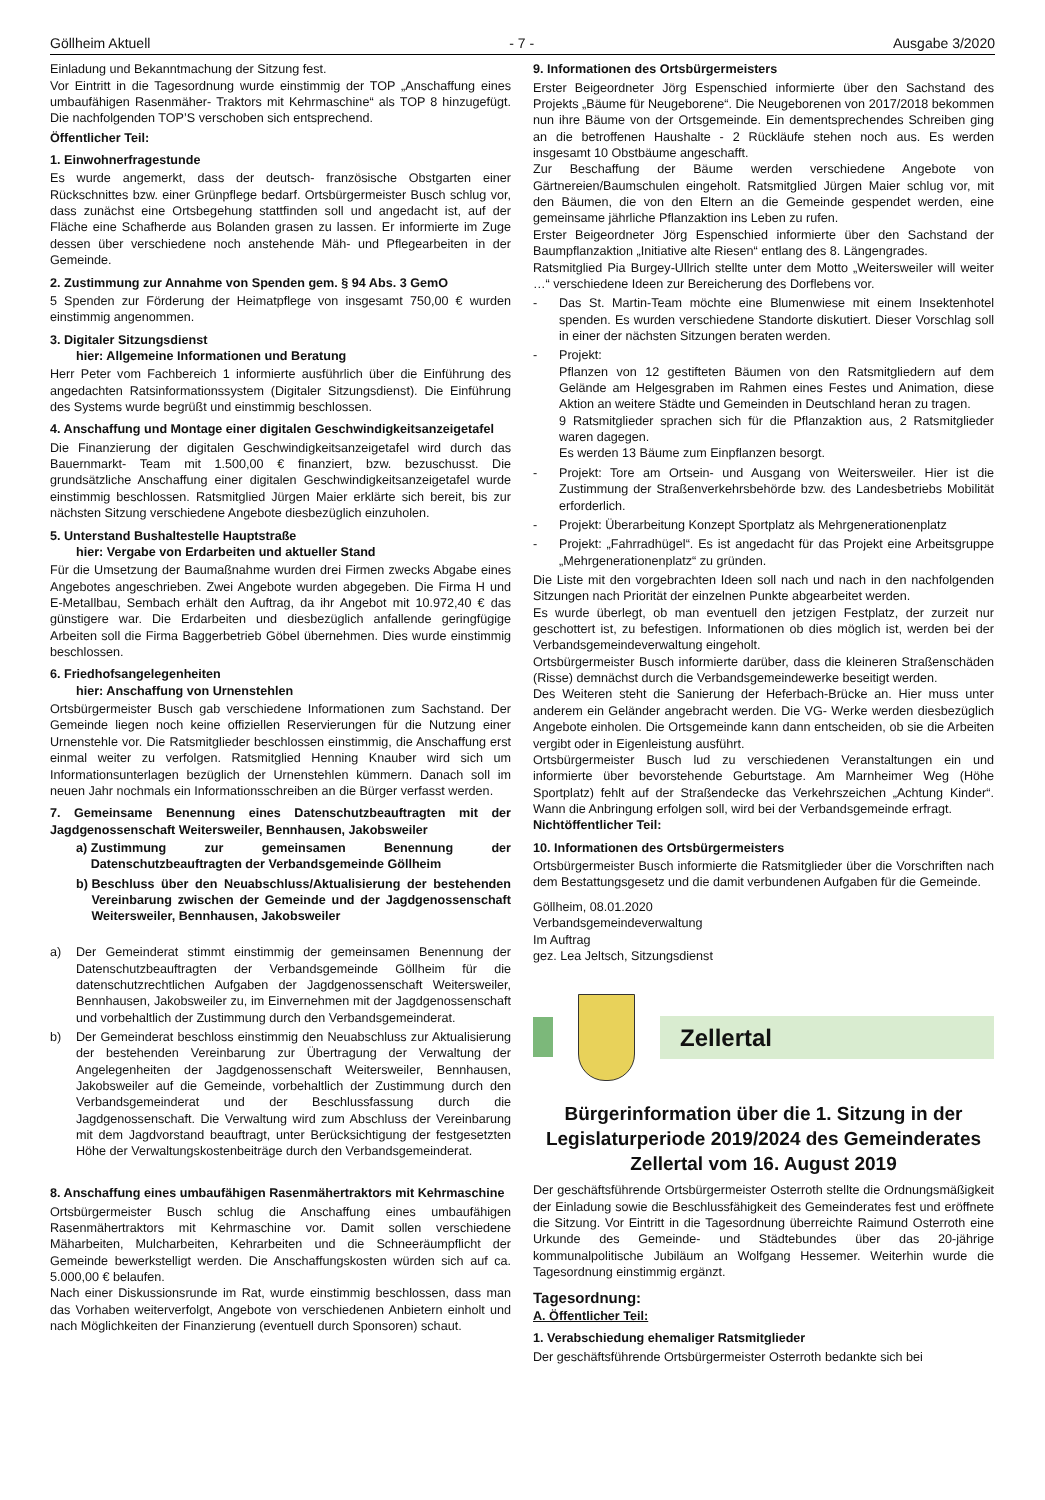Göllheim Aktuell - 7 - Ausgabe 3/2020
Einladung und Bekanntmachung der Sitzung fest.
Vor Eintritt in die Tagesordnung wurde einstimmig der TOP „Anschaffung eines umbaufähigen Rasenmäher- Traktors mit Kehrmaschine“ als TOP 8 hinzugefügt. Die nachfolgenden TOP’S verschoben sich entsprechend.
Öffentlicher Teil:
1. Einwohnerfragestunde
Es wurde angemerkt, dass der deutsch- französische Obstgarten einer Rückschnittes bzw. einer Grünpflege bedarf. Ortsbürgermeister Busch schlug vor, dass zunächst eine Ortsbegehung stattfinden soll und angedacht ist, auf der Fläche eine Schafherde aus Bolanden grasen zu lassen. Er informierte im Zuge dessen über verschiedene noch anstehende Mäh- und Pflegearbeiten in der Gemeinde.
2. Zustimmung zur Annahme von Spenden gem. § 94 Abs. 3 GemO
5 Spenden zur Förderung der Heimatpflege von insgesamt 750,00 € wurden einstimmig angenommen.
3. Digitaler Sitzungsdienst
hier: Allgemeine Informationen und Beratung
Herr Peter vom Fachbereich 1 informierte ausführlich über die Einführung des angedachten Ratsinformationssystem (Digitaler Sitzungsdienst). Die Einführung des Systems wurde begrüßt und einstimmig beschlossen.
4. Anschaffung und Montage einer digitalen Geschwindigkeitsanzeigetafel
Die Finanzierung der digitalen Geschwindigkeitsanzeigetafel wird durch das Bauernmarkt- Team mit 1.500,00 € finanziert, bzw. bezuschusst. Die grundsätzliche Anschaffung einer digitalen Geschwindigkeitsanzeigetafel wurde einstimmig beschlossen. Ratsmitglied Jürgen Maier erklärte sich bereit, bis zur nächsten Sitzung verschiedene Angebote diesbezüglich einzuholen.
5. Unterstand Bushaltestelle Hauptstraße
hier: Vergabe von Erdarbeiten und aktueller Stand
Für die Umsetzung der Baumaßnahme wurden drei Firmen zwecks Abgabe eines Angebotes angeschrieben. Zwei Angebote wurden abgegeben. Die Firma H und E-Metallbau, Sembach erhält den Auftrag, da ihr Angebot mit 10.972,40 € das günstigere war. Die Erdarbeiten und diesbezüglich anfallende geringfügige Arbeiten soll die Firma Baggerbetrieb Göbel übernehmen. Dies wurde einstimmig beschlossen.
6. Friedhofsangelegenheiten
hier: Anschaffung von Urnenstehlen
Ortsbürgermeister Busch gab verschiedene Informationen zum Sachstand. Der Gemeinde liegen noch keine offiziellen Reservierungen für die Nutzung einer Urnenstehle vor. Die Ratsmitglieder beschlossen einstimmig, die Anschaffung erst einmal weiter zu verfolgen. Ratsmitglied Henning Knauber wird sich um Informationsunterlagen bezüglich der Urnenstehlen kümmern. Danach soll im neuen Jahr nochmals ein Informationsschreiben an die Bürger verfasst werden.
7. Gemeinsame Benennung eines Datenschutzbeauftragten mit der Jagdgenossenschaft Weitersweiler, Bennhausen, Jakobsweiler
a) Zustimmung zur gemeinsamen Benennung der Datenschutzbeauftragten der Verbandsgemeinde Göllheim
b) Beschluss über den Neuabschluss/Aktualisierung der bestehenden Vereinbarung zwischen der Gemeinde und der Jagdgenossenschaft Weitersweiler, Bennhausen, Jakobsweiler
a) Der Gemeinderat stimmt einstimmig der gemeinsamen Benennung der Datenschutzbeauftragten der Verbandsgemeinde Göllheim für die datenschutzrechtlichen Aufgaben der Jagdgenossenschaft Weitersweiler, Bennhausen, Jakobsweiler zu, im Einvernehmen mit der Jagdgenossenschaft und vorbehaltlich der Zustimmung durch den Verbandsgemeinderat.
b) Der Gemeinderat beschloss einstimmig den Neuabschluss zur Aktualisierung der bestehenden Vereinbarung zur Übertragung der Verwaltung der Angelegenheiten der Jagdgenossenschaft Weitersweiler, Bennhausen, Jakobsweiler auf die Gemeinde, vorbehaltlich der Zustimmung durch den Verbandsgemeinderat und der Beschlussfassung durch die Jagdgenossenschaft. Die Verwaltung wird zum Abschluss der Vereinbarung mit dem Jagdvorstand beauftragt, unter Berücksichtigung der festgesetzten Höhe der Verwaltungskostenbeiträge durch den Verbandsgemeinderat.
8. Anschaffung eines umbaufähigen Rasenmähertraktors mit Kehrmaschine
Ortsbürgermeister Busch schlug die Anschaffung eines umbaufähigen Rasenmähertraktors mit Kehrmaschine vor. Damit sollen verschiedene Mäharbeiten, Mulcharbeiten, Kehrarbeiten und die Schneeräumpflicht der Gemeinde bewerkstelligt werden. Die Anschaffungskosten würden sich auf ca. 5.000,00 € belaufen.
Nach einer Diskussionsrunde im Rat, wurde einstimmig beschlossen, dass man das Vorhaben weiterverfolgt, Angebote von verschiedenen Anbietern einholt und nach Möglichkeiten der Finanzierung (eventuell durch Sponsoren) schaut.
9. Informationen des Ortsbürgermeisters
Erster Beigeordneter Jörg Espenschied informierte über den Sachstand des Projekts „Bäume für Neugeborene“. Die Neugeborenen von 2017/2018 bekommen nun ihre Bäume von der Ortsgemeinde. Ein dementsprechendes Schreiben ging an die betroffenen Haushalte - 2 Rückläufe stehen noch aus. Es werden insgesamt 10 Obstbäume angeschafft.
Zur Beschaffung der Bäume werden verschiedene Angebote von Gärtnereien/Baumschulen eingeholt. Ratsmitglied Jürgen Maier schlug vor, mit den Bäumen, die von den Eltern an die Gemeinde gespendet werden, eine gemeinsame jährliche Pflanzaktion ins Leben zu rufen.
Erster Beigeordneter Jörg Espenschied informierte über den Sachstand der Baumpflanzaktion „Initiative alte Riesen“ entlang des 8. Längengrades.
Ratsmitglied Pia Burgey-Ullrich stellte unter dem Motto „Weitersweiler will weiter …“ verschiedene Ideen zur Bereicherung des Dorflebens vor.
- Das St. Martin-Team möchte eine Blumenwiese mit einem Insektenhotel spenden. Es wurden verschiedene Standorte diskutiert. Dieser Vorschlag soll in einer der nächsten Sitzungen beraten werden.
- Projekt:
Pflanzen von 12 gestifteten Bäumen von den Ratsmitgliedern auf dem Gelände am Helgesgraben im Rahmen eines Festes und Animation, diese Aktion an weitere Städte und Gemeinden in Deutschland heran zu tragen.
9 Ratsmitglieder sprachen sich für die Pflanzaktion aus, 2 Ratsmitglieder waren dagegen.
Es werden 13 Bäume zum Einpflanzen besorgt.
- Projekt: Tore am Ortsein- und Ausgang von Weitersweiler. Hier ist die Zustimmung der Straßenverkehrsbehörde bzw. des Landesbetriebs Mobilität erforderlich.
- Projekt: Überarbeitung Konzept Sportplatz als Mehrgenerationenplatz
- Projekt: „Fahrradhügel“. Es ist angedacht für das Projekt eine Arbeitsgruppe „Mehrgenerationenplatz“ zu gründen.
Die Liste mit den vorgebrachten Ideen soll nach und nach in den nachfolgenden Sitzungen nach Priorität der einzelnen Punkte abgearbeitet werden.
Es wurde überlegt, ob man eventuell den jetzigen Festplatz, der zurzeit nur geschottert ist, zu befestigen. Informationen ob dies möglich ist, werden bei der Verbandsgemeindeverwaltung eingeholt.
Ortsbürgermeister Busch informierte darüber, dass die kleineren Straßenschäden (Risse) demnächst durch die Verbandsgemeindewerke beseitigt werden.
Des Weiteren steht die Sanierung der Heferbach-Brücke an. Hier muss unter anderem ein Geländer angebracht werden. Die VG- Werke werden diesbezüglich Angebote einholen. Die Ortsgemeinde kann dann entscheiden, ob sie die Arbeiten vergibt oder in Eigenleistung ausführt.
Ortsbürgermeister Busch lud zu verschiedenen Veranstaltungen ein und informierte über bevorstehende Geburtstage. Am Marnheimer Weg (Höhe Sportplatz) fehlt auf der Straßendecke das Verkehrszeichen „Achtung Kinder“. Wann die Anbringung erfolgen soll, wird bei der Verbandsgemeinde erfragt.
Nichtöffentlicher Teil:
10. Informationen des Ortsbürgermeisters
Ortsbürgermeister Busch informierte die Ratsmitglieder über die Vorschriften nach dem Bestattungsgesetz und die damit verbundenen Aufgaben für die Gemeinde.
Göllheim, 08.01.2020
Verbandsgemeindeverwaltung
Im Auftrag
gez. Lea Jeltsch, Sitzungsdienst
Zellertal
Bürgerinformation über die 1. Sitzung in der Legislaturperiode 2019/2024 des Gemeinderates Zellertal vom 16. August 2019
Der geschäftsführende Ortsbürgermeister Osterroth stellte die Ordnungsmäßigkeit der Einladung sowie die Beschlussfähigkeit des Gemeinderates fest und eröffnete die Sitzung. Vor Eintritt in die Tagesordnung überreichte Raimund Osterroth eine Urkunde des Gemeinde- und Städtebundes über das 20-jährige kommunalpolitische Jubiläum an Wolfgang Hessemer. Weiterhin wurde die Tagesordnung einstimmig ergänzt.
Tagesordnung:
A. Öffentlicher Teil:
1. Verabschiedung ehemaliger Ratsmitglieder
Der geschäftsführende Ortsbürgermeister Osterroth bedankte sich bei